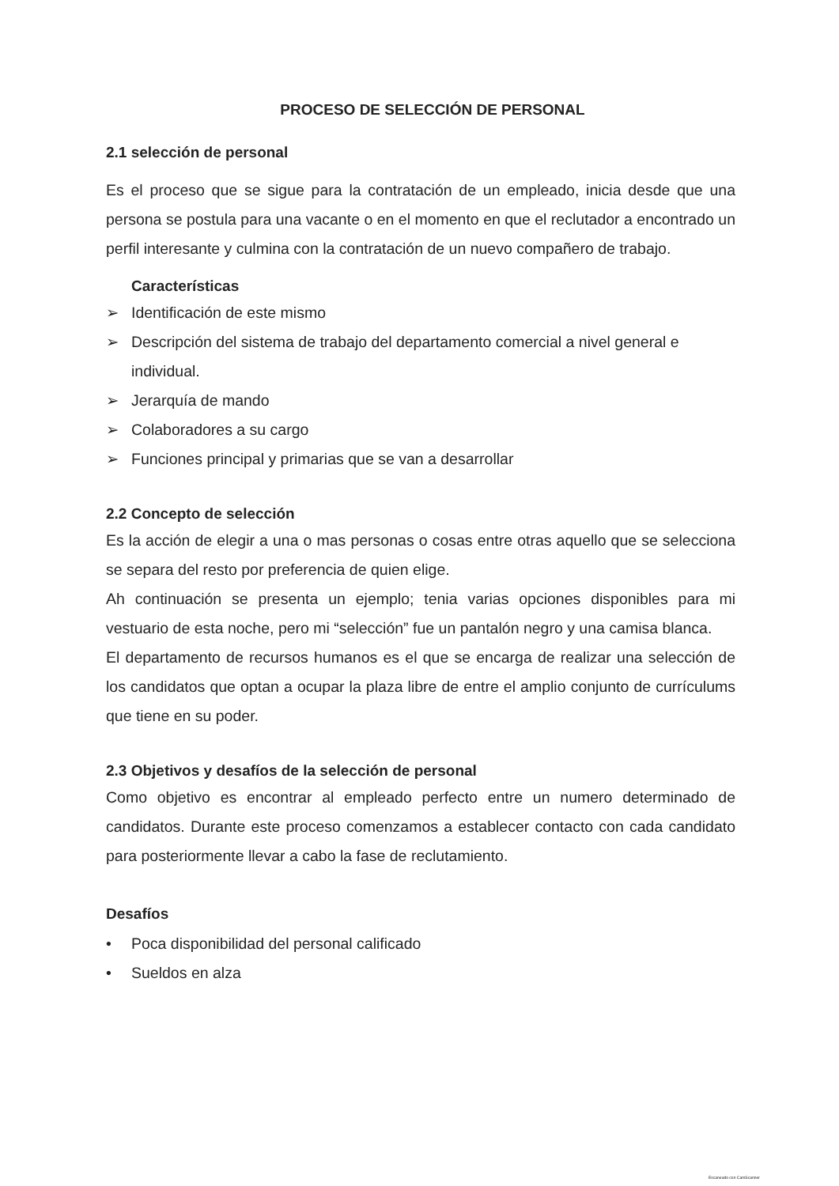PROCESO DE SELECCIÓN DE PERSONAL
2.1 selección de personal
Es el proceso que se sigue para la contratación de un empleado, inicia desde que una persona se postula para una vacante o en el momento en que el reclutador a encontrado un perfil interesante y culmina con la contratación de un nuevo compañero de trabajo.
Características
➢ Identificación de este mismo
➢ Descripción del sistema de trabajo del departamento comercial a nivel general e individual.
➢ Jerarquía de mando
➢ Colaboradores a su cargo
➢ Funciones principal y primarias que se van a desarrollar
2.2 Concepto de selección
Es la acción de elegir a una o mas personas o cosas entre otras aquello que se selecciona se separa del resto por preferencia de quien elige.
Ah continuación se presenta un ejemplo; tenia varias opciones disponibles para mi vestuario de esta noche, pero mi “selección” fue un pantalón negro y una camisa blanca.
El departamento de recursos humanos es el que se encarga de realizar una selección de los candidatos que optan a ocupar la plaza libre de entre el amplio conjunto de currículums que tiene en su poder.
2.3 Objetivos y desafíos de la selección de personal
Como objetivo es encontrar al empleado perfecto entre un numero determinado de candidatos. Durante este proceso comenzamos a establecer contacto con cada candidato para posteriormente llevar a cabo la fase de reclutamiento.
Desafíos
• Poca disponibilidad del personal calificado
• Sueldos en alza
Escaneado con CamScanner